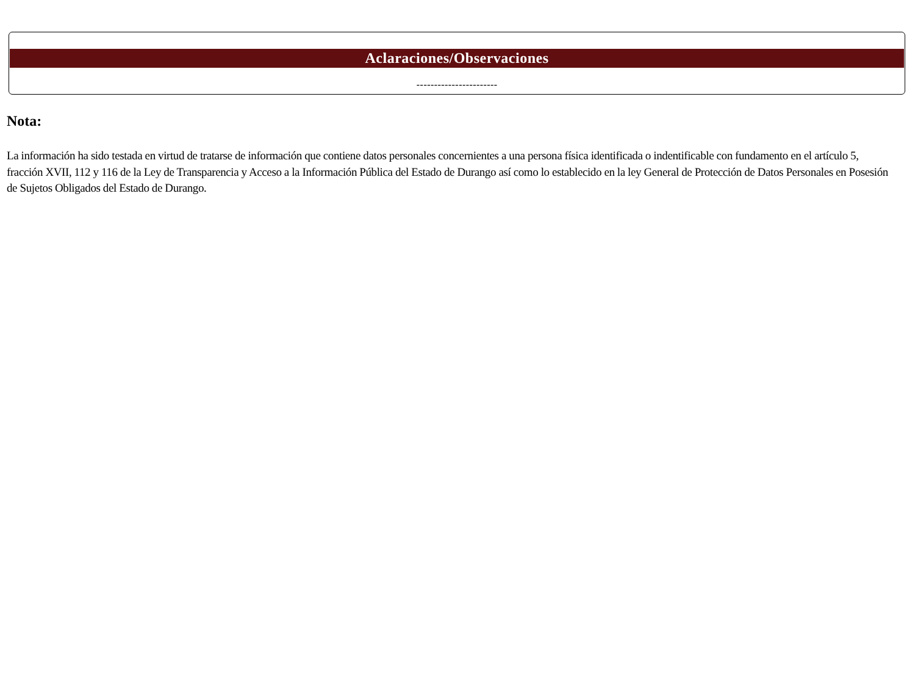Aclaraciones/Observaciones
-----------------------
Nota:
La información ha sido testada en virtud de tratarse de información que contiene datos personales concernientes a una persona física identificada o indentificable con fundamento en el artículo 5, fracción XVII, 112 y 116 de la Ley de Transparencia y Acceso a la Información Pública del Estado de Durango así como lo establecido en la ley General de Protección de Datos Personales en Posesión de Sujetos Obligados del Estado de Durango.